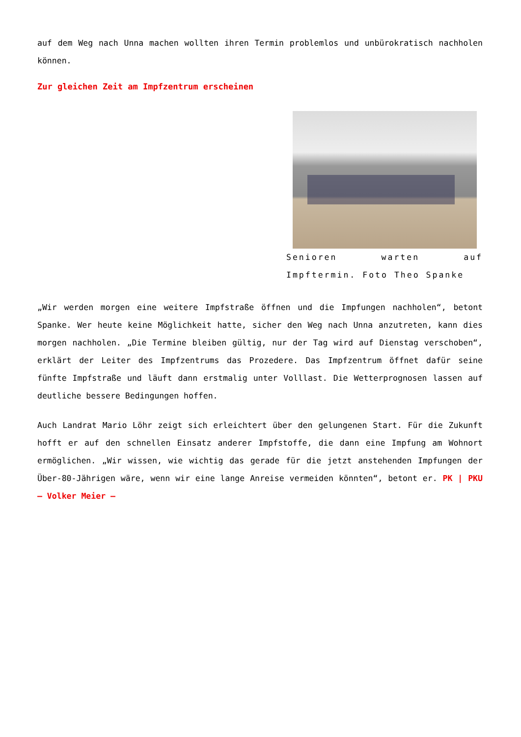auf dem Weg nach Unna machen wollten ihren Termin problemlos und unbürokratisch nachholen können.
Zur gleichen Zeit am Impfzentrum erscheinen
Senioren warten auf Impftermin. Foto Theo Spanke
„Wir werden morgen eine weitere Impfstraße öffnen und die Impfungen nachholen“, betont Spanke. Wer heute keine Möglichkeit hatte, sicher den Weg nach Unna anzutreten, kann dies morgen nachholen. „Die Termine bleiben gültig, nur der Tag wird auf Dienstag verschoben“, erklärt der Leiter des Impfzentrums das Prozedere. Das Impfzentrum öffnet dafür seine fünfte Impfstraße und läuft dann erstmalig unter Volllast. Die Wetterprognosen lassen auf deutliche bessere Bedingungen hoffen.
Auch Landrat Mario Löhr zeigt sich erleichtert über den gelungenen Start. Für die Zukunft hofft er auf den schnellen Einsatz anderer Impfstoffe, die dann eine Impfung am Wohnort ermöglichen. „Wir wissen, wie wichtig das gerade für die jetzt anstehenden Impfungen der Über-80-Jährigen wäre, wenn wir eine lange Anreise vermeiden könnten“, betont er. PK | PKU – Volker Meier –